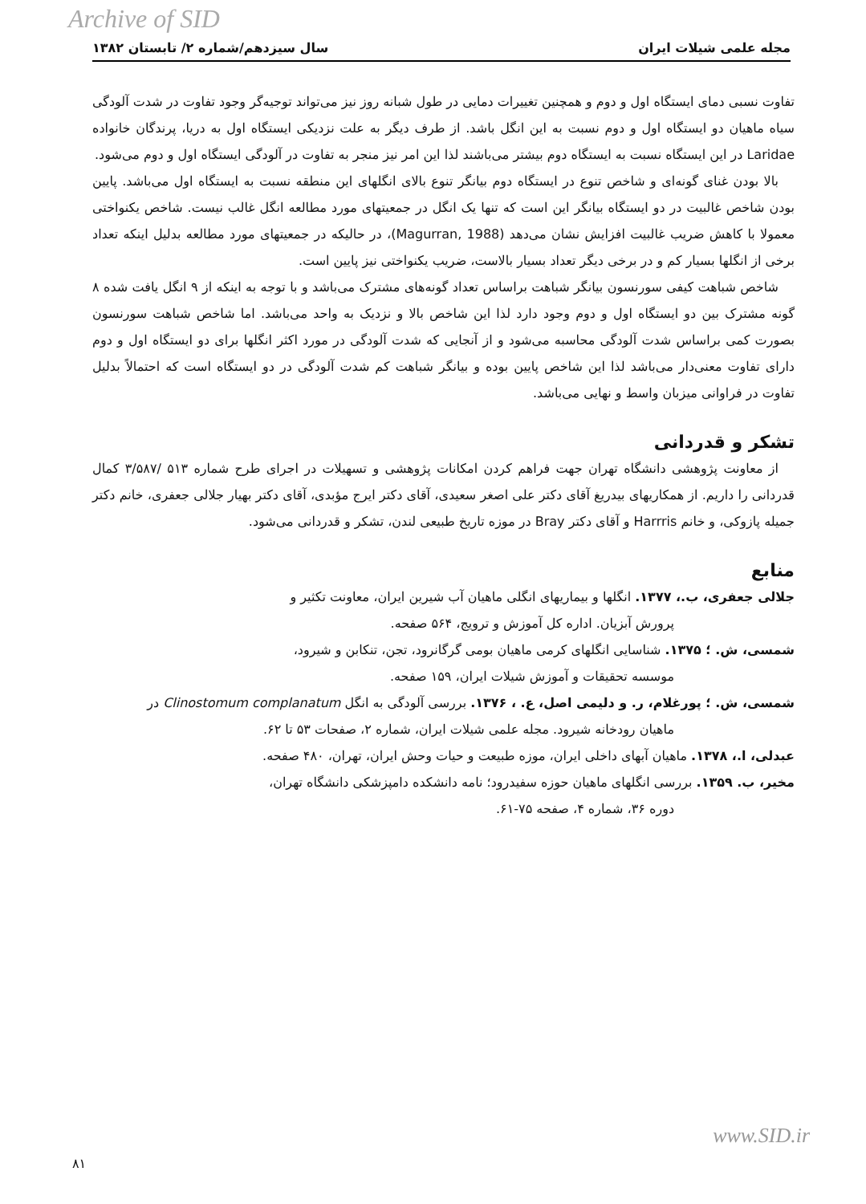Archive of SID
مجله علمی شیلات ایران سال سیزدهم/شماره ۲/ تابستان ۱۳۸۲
تفاوت نسبی دمای ایستگاه اول و دوم و همچنین تغییرات دمایی در طول شبانه روز نیز می‌تواند توجیه‌گر وجود تفاوت در شدت آلودگی سیاه ماهیان دو ایستگاه اول و دوم نسبت به این انگل باشد. از طرف دیگر به علت نزدیکی ایستگاه اول به دریا، پرندگان خانواده Laridae در این ایستگاه نسبت به ایستگاه دوم بیشتر می‌باشند لذا این امر نیز منجر به تفاوت در آلودگی ایستگاه اول و دوم می‌شود.
بالا بودن غنای گونه‌ای و شاخص تنوع در ایستگاه دوم بیانگر تنوع بالای انگلهای این منطقه نسبت به ایستگاه اول می‌باشد. پایین بودن شاخص غالبیت در دو ایستگاه بیانگر این است که تنها یک انگل در جمعیتهای مورد مطالعه انگل غالب نیست. شاخص یکنواختی معمولا با کاهش ضریب غالبیت افزایش نشان می‌دهد (Magurran, 1988)، در حالیکه در جمعیتهای مورد مطالعه بدلیل اینکه تعداد برخی از انگلها بسیار کم و در برخی دیگر تعداد بسیار بالاست، ضریب یکنواختی نیز پایین است.
شاخص شباهت کیفی سورنسون بیانگر شباهت براساس تعداد گونه‌های مشترک می‌باشد و با توجه به اینکه از ۹ انگل یافت شده ۸ گونه مشترک بین دو ایستگاه اول و دوم وجود دارد لذا این شاخص بالا و نزدیک به واحد می‌باشد. اما شاخص شباهت سورنسون بصورت کمی براساس شدت آلودگی محاسبه می‌شود و از آنجایی که شدت آلودگی در مورد اکثر انگلها برای دو ایستگاه اول و دوم دارای تفاوت معنی‌دار می‌باشد لذا این شاخص پایین بوده و بیانگر شباهت کم شدت آلودگی در دو ایستگاه است که احتمالاً بدلیل تفاوت در فراوانی میزبان واسط و نهایی می‌باشد.
تشکر و قدردانی
از معاونت پژوهشی دانشگاه تهران جهت فراهم کردن امکانات پژوهشی و تسهیلات در اجرای طرح شماره ۵۱۳ /۳/۵۸۷ کمال قدردانی را داریم. از همکاریهای بیدریغ آقای دکتر علی اصغر سعیدی، آقای دکتر ایرج مؤبدی، آقای دکتر بهیار جلالی جعفری، خانم دکتر جمیله پازوکی، و خانم Harrris و آقای دکتر Bray در موزه تاریخ طبیعی لندن، تشکر و قدردانی می‌شود.
منابع
جلالی جعفری، ب.، ۱۳۷۷. انگلها و بیماریهای انگلی ماهیان آب شیرین ایران، معاونت تکثیر و
پرورش آبزیان. اداره کل آموزش و ترویج، ۵۶۴ صفحه.
شمسی، ش. ؛ ۱۳۷۵. شناسایی انگلهای کرمی ماهیان بومی گرگانرود، تجن، تنکابن و شیرود،
موسسه تحقیقات و آموزش شیلات ایران، ۱۵۹ صفحه.
شمسی، ش. ؛ پورغلام، ر. و دلیمی اصل، ع. ، ۱۳۷۶. بررسی آلودگی به انگل Clinostomum complanatum در
ماهیان رودخانه شیرود. مجله علمی شیلات ایران، شماره ۲، صفحات ۵۳ تا ۶۲.
عبدلی، ا.، ۱۳۷۸. ماهیان آبهای داخلی ایران، موزه طبیعت و حیات وحش ایران، تهران، ۴۸۰ صفحه.
مخیر، ب. ۱۳۵۹. بررسی انگلهای ماهیان حوزه سفیدرود؛ نامه دانشکده دامپزشکی دانشگاه تهران،
دوره ۳۶، شماره ۴، صفحه ۷۵-۶۱.
www.SID.ir
۸۱